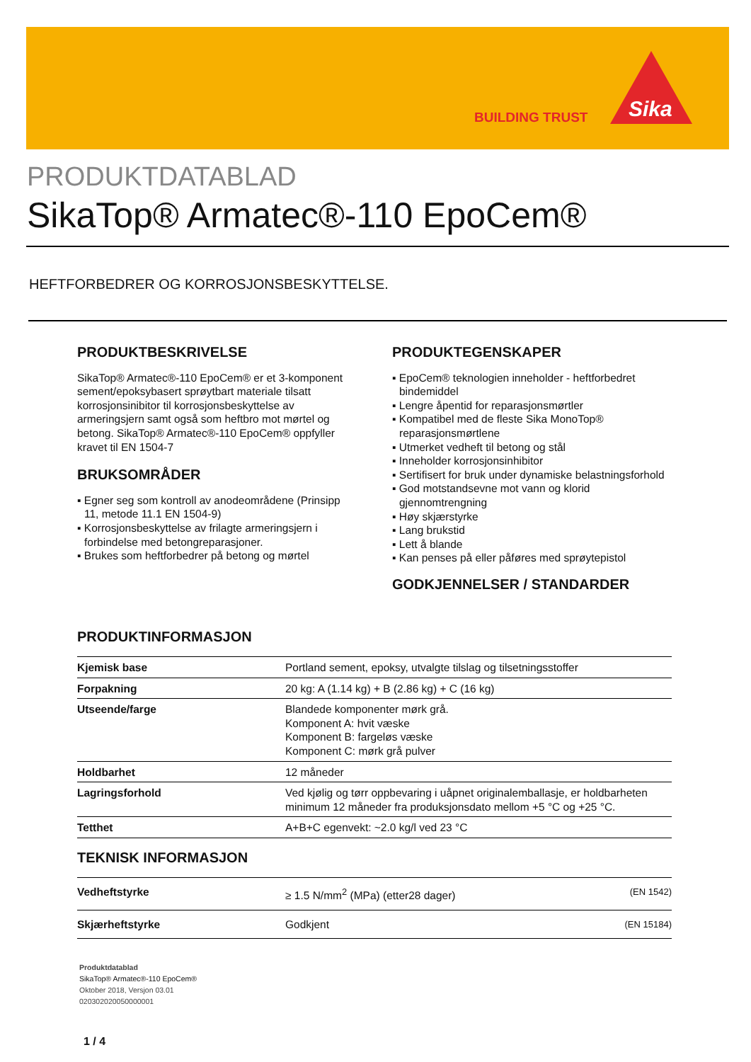BUILDING TRUST
Sika
PRODUKTDATABLAD
SikaTop® Armatec®-110 EpoCem®
HEFTFORBEDRER OG KORROSJONSBESKYTTELSE.
PRODUKTBESKRIVELSE
SikaTop® Armatec®-110 EpoCem® er et 3-komponent sement/epoksybasert sprøytbart materiale tilsatt korrosjonsinibitor til korrosjonsbeskyttelse av armeringsjern samt også som heftbro mot mørtel og betong. SikaTop® Armatec®-110 EpoCem® oppfyller kravet til EN 1504-7
BRUKSOMRÅDER
▪ Egner seg som kontroll av anodeområdene (Prinsipp 11, metode 11.1 EN 1504-9)
▪ Korrosjonsbeskyttelse av frilagte armeringsjern i forbindelse med betongreparasjoner.
▪ Brukes som heftforbedrer på betong og mørtel
PRODUKTEGENSKAPER
▪ EpoCem® teknologien inneholder - heftforbedret bindemiddel
▪ Lengre åpentid for reparasjonsmørtler
▪ Kompatibel med de fleste Sika MonoTop® reparasjonsmørtlene
▪ Utmerket vedheft til betong og stål
▪ Inneholder korrosjonsinhibitor
▪ Sertifisert for bruk under dynamiske belastningsforhold
▪ God motstandsevne mot vann og klorid gjennomtrengning
▪ Høy skjærstyrke
▪ Lang brukstid
▪ Lett å blande
▪ Kan penses på eller påføres med sprøytepistol
GODKJENNELSER / STANDARDER
PRODUKTINFORMASJON
| Kjemisk base | Portland sement, epoksy, utvalgte tilslag og tilsetningsstoffer |
| Forpakning | 20 kg: A (1.14 kg) + B (2.86 kg) + C (16 kg) |
| Utseende/farge | Blandede komponenter mørk grå. Komponent A: hvit væske Komponent B: fargeløs væske Komponent C: mørk grå pulver |
| Holdbarhet | 12 måneder |
| Lagringsforhold | Ved kjølig og tørr oppbevaring i uåpnet originalemballasje, er holdbarheten minimum 12 måneder fra produksjonsdato mellom +5 °C og +25 °C. |
| Tetthet | A+B+C egenvekt: ~2.0 kg/l ved 23 °C |
TEKNISK INFORMASJON
| Vedheftstyrke | ≥ 1.5 N/mm<sup>2</sup> (MPa) (etter28 dager) | (EN 1542) |
| Skjærheftstyrke | Godkjent | (EN 15184) |
Produktdatablad
SikaTop® Armatec®-110 EpoCem®
Oktober 2018, Versjon 03.01
020302020050000001
1 / 4